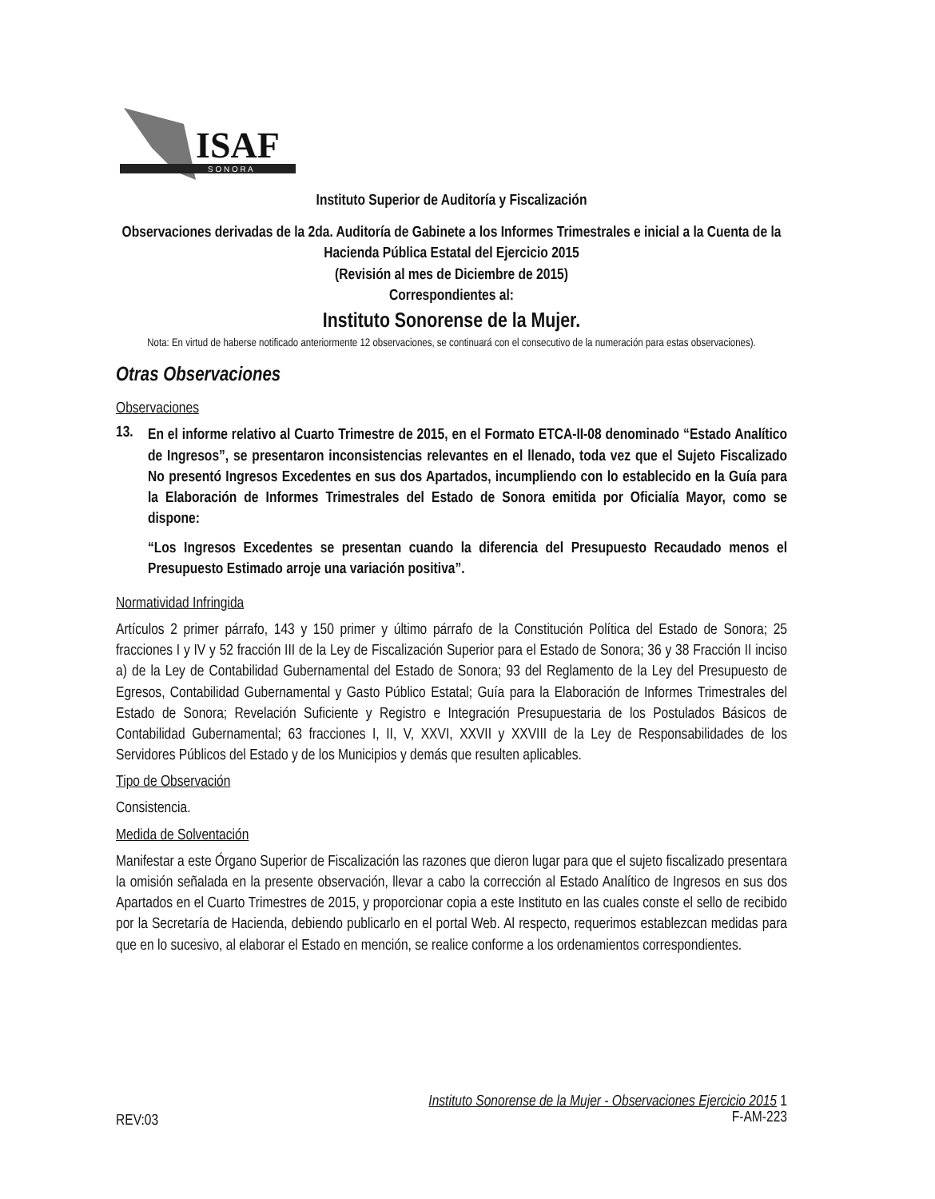ISAF
S O N O R A
Instituto Superior de Auditoría y Fiscalización
Observaciones derivadas de la 2da. Auditoría de Gabinete a los Informes Trimestrales e inicial a la Cuenta de la Hacienda Pública Estatal del Ejercicio 2015
(Revisión al mes de Diciembre de 2015)
Correspondientes al:
Instituto Sonorense de la Mujer.
Nota: En virtud de haberse notificado anteriormente 12 observaciones, se continuará con el consecutivo de la numeración para estas observaciones).
Otras Observaciones
Observaciones
13.
En el informe relativo al Cuarto Trimestre de 2015, en el Formato ETCA-II-08 denominado “Estado Analítico de Ingresos”, se presentaron inconsistencias relevantes en el llenado, toda vez que el Sujeto Fiscalizado No presentó Ingresos Excedentes en sus dos Apartados, incumpliendo con lo establecido en la Guía para la Elaboración de Informes Trimestrales del Estado de Sonora emitida por Oficialía Mayor, como se dispone:
“Los Ingresos Excedentes se presentan cuando la diferencia del Presupuesto Recaudado menos el Presupuesto Estimado arroje una variación positiva”.
Normatividad Infringida
Artículos 2 primer párrafo, 143 y 150 primer y último párrafo de la Constitución Política del Estado de Sonora; 25 fracciones I y IV y 52 fracción III de la Ley de Fiscalización Superior para el Estado de Sonora; 36 y 38 Fracción II inciso a) de la Ley de Contabilidad Gubernamental del Estado de Sonora; 93 del Reglamento de la Ley del Presupuesto de Egresos, Contabilidad Gubernamental y Gasto Público Estatal; Guía para la Elaboración de Informes Trimestrales del Estado de Sonora; Revelación Suficiente y Registro e Integración Presupuestaria de los Postulados Básicos de Contabilidad Gubernamental; 63 fracciones I, II, V, XXVI, XXVII y XXVIII de la Ley de Responsabilidades de los Servidores Públicos del Estado y de los Municipios y demás que resulten aplicables.
Tipo de Observación
Consistencia.
Medida de Solventación
Manifestar a este Órgano Superior de Fiscalización las razones que dieron lugar para que el sujeto fiscalizado presentara la omisión señalada en la presente observación, llevar a cabo la corrección al Estado Analítico de Ingresos en sus dos Apartados en el Cuarto Trimestres de 2015, y proporcionar copia a este Instituto en las cuales conste el sello de recibido por la Secretaría de Hacienda, debiendo publicarlo en el portal Web. Al respecto, requerimos establezcan medidas para que en lo sucesivo, al elaborar el Estado en mención, se realice conforme a los ordenamientos correspondientes.
REV:03
Instituto Sonorense de la Mujer - Observaciones Ejercicio 2015 1
F-AM-223